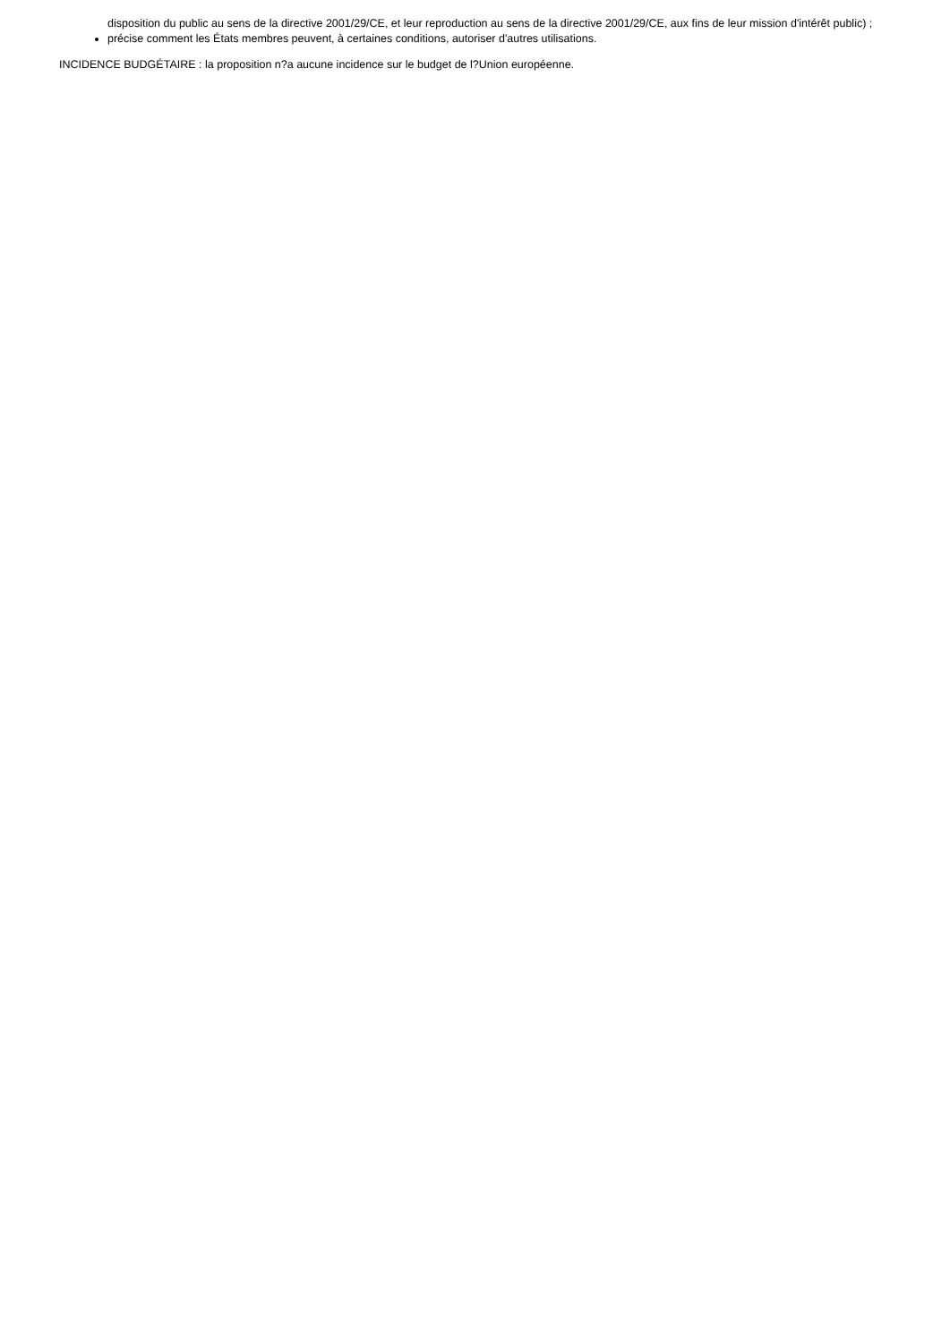disposition du public au sens de la directive 2001/29/CE, et leur reproduction au sens de la directive 2001/29/CE, aux fins de leur mission d'intérêt public) ;
précise comment les États membres peuvent, à certaines conditions, autoriser d'autres utilisations.
INCIDENCE BUDGÉTAIRE : la proposition n?a aucune incidence sur le budget de l?Union européenne.